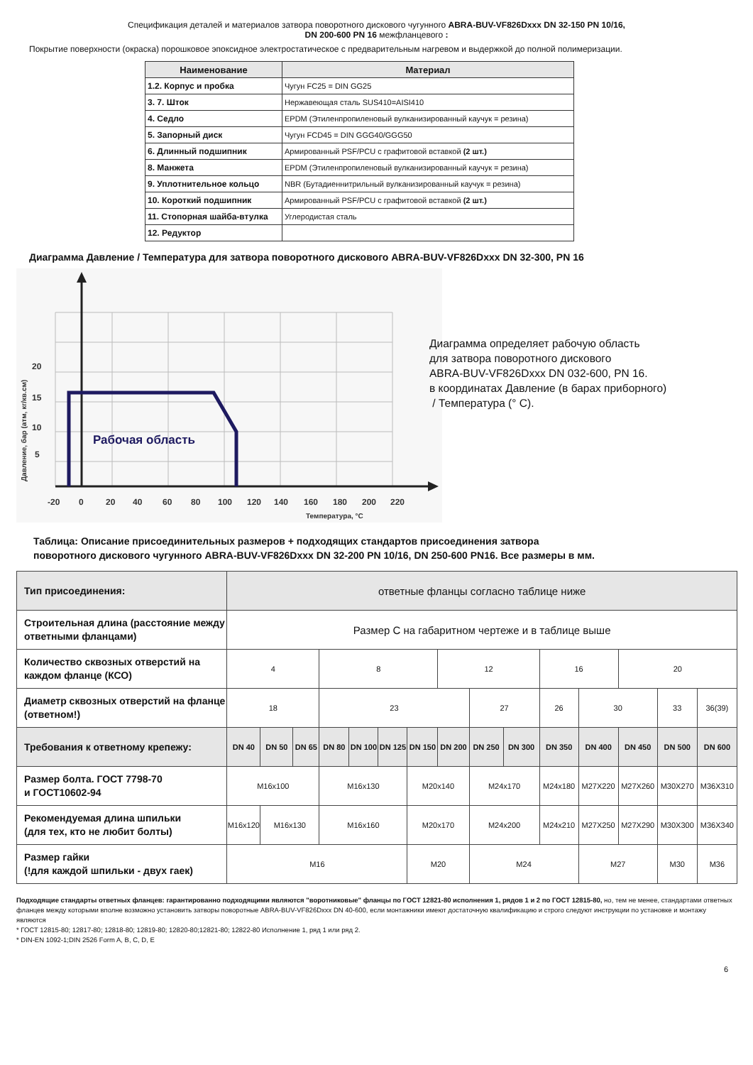Спецификация деталей и материалов затвора поворотного дискового чугунного ABRA-BUV-VF826Dxxx DN 32-150 PN 10/16,
DN 200-600 PN 16 межфланцевого :
Покрытие поверхности (окраска) порошковое эпоксидное электростатическое с предварительным нагревом и выдержкой до полной полимеризации.
| Наименование | Материал |
| --- | --- |
| 1.2. Корпус и пробка | Чугун FC25 = DIN GG25 |
| 3. 7. Шток | Нержавеющая сталь SUS410=AISI410 |
| 4. Седло | EPDM (Этиленпропиленовый вулканизированный каучук = резина) |
| 5. Запорный диск | Чугун FCD45 = DIN GGG40/GGG50 |
| 6. Длинный подшипник | Армированный PSF/PCU с графитовой вставкой (2 шт.) |
| 8. Манжета | EPDM (Этиленпропиленовый вулканизированный каучук = резина) |
| 9. Уплотнительное кольцо | NBR (Бутадиеннитрильный вулканизированный каучук = резина) |
| 10. Короткий подшипник | Армированный PSF/PCU с графитовой вставкой (2 шт.) |
| 11. Стопорная шайба-втулка | Углеродистая сталь |
| 12. Редуктор | |
Диаграмма Давление / Температура для затвора поворотного дискового ABRA-BUV-VF826Dxxx DN 32-300, PN 16
Рабочая область
20
15
10
5
-20
0
20
40
60
80
100
120
140
160
180
200
220
Температура, °С
Давление, бар (атм, кг/кв.см)
Диаграмма определяет рабочую область
для затвора поворотного дискового
ABRA-BUV-VF826Dxxx DN 032-600, PN 16.
в координатах Давление (в барах приборного)
/ Температура (° С).
Таблица: Описание присоединительных размеров + подходящих стандартов присоединения затвора
поворотного дискового чугунного ABRA-BUV-VF826Dxxx DN 32-200 PN 10/16, DN 250-600 PN16. Все размеры в мм.
| Тип присоединения: | ответные фланцы согласно таблице ниже | | | | | | | | | | | | | | |
| Строительная длина (расстояние между ответными фланцами) | Размер С на габаритном чертеже и в таблице выше | | | | | | | | | | | | | | |
| Количество сквозных отверстий на каждом фланце (КСО) | 4 | | | 8 | | | | 12 | | | 16 | | 20 | | |
| Диаметр сквозных отверстий на фланце (ответном!) | 18 | | | 23 | | | | | 27 | | 26 | 30 | | 33 | 36(39) |
| Требования к ответному крепежу: | DN 40 | DN 50 | DN 65 | DN 80 | DN 100 | DN 125 | DN 150 | DN 200 | DN 250 | DN 300 | DN 350 | DN 400 | DN 450 | DN 500 | DN 600 |
| Размер болта. ГОСТ 7798-70 и ГОСТ10602-94 | M16x100 | | | M16x130 | | | M20x140 | | M24x170 | | M24x180 | M27X220 | M27X260 | M30X270 | M36X310 |
| Рекомендуемая длина шпильки (для тех, кто не любит болты) | M16x120 | M16x130 | | M16x160 | | | M20x170 | | M24x200 | | M24x210 | M27X250 | M27X290 | M30X300 | M36X340 |
| Размер гайки (!для каждой шпильки - двух гаек) | M16 | | | | | | M20 | | M24 | | | M27 | | M30 | M36 |
Подходящие стандарты ответных фланцев: гарантированно подходящими являются "воротниковые" фланцы по ГОСТ 12821-80 исполнения 1, рядов 1 и 2 по ГОСТ 12815-80, но, тем не менее, стандартами ответных фланцев между которыми вполне возможно установить затворы поворотные ABRA-BUV-VF826Dxxx DN 40-600, если монтажники имеют достаточную квалификацию и строго следуют инструкции по установке и монтажу являются
* ГОСТ 12815-80; 12817-80; 12818-80; 12819-80; 12820-80;12821-80; 12822-80 Исполнение 1, ряд 1 или ряд 2.
* DIN-EN 1092-1;DIN 2526 Form A, B, C, D, E
6